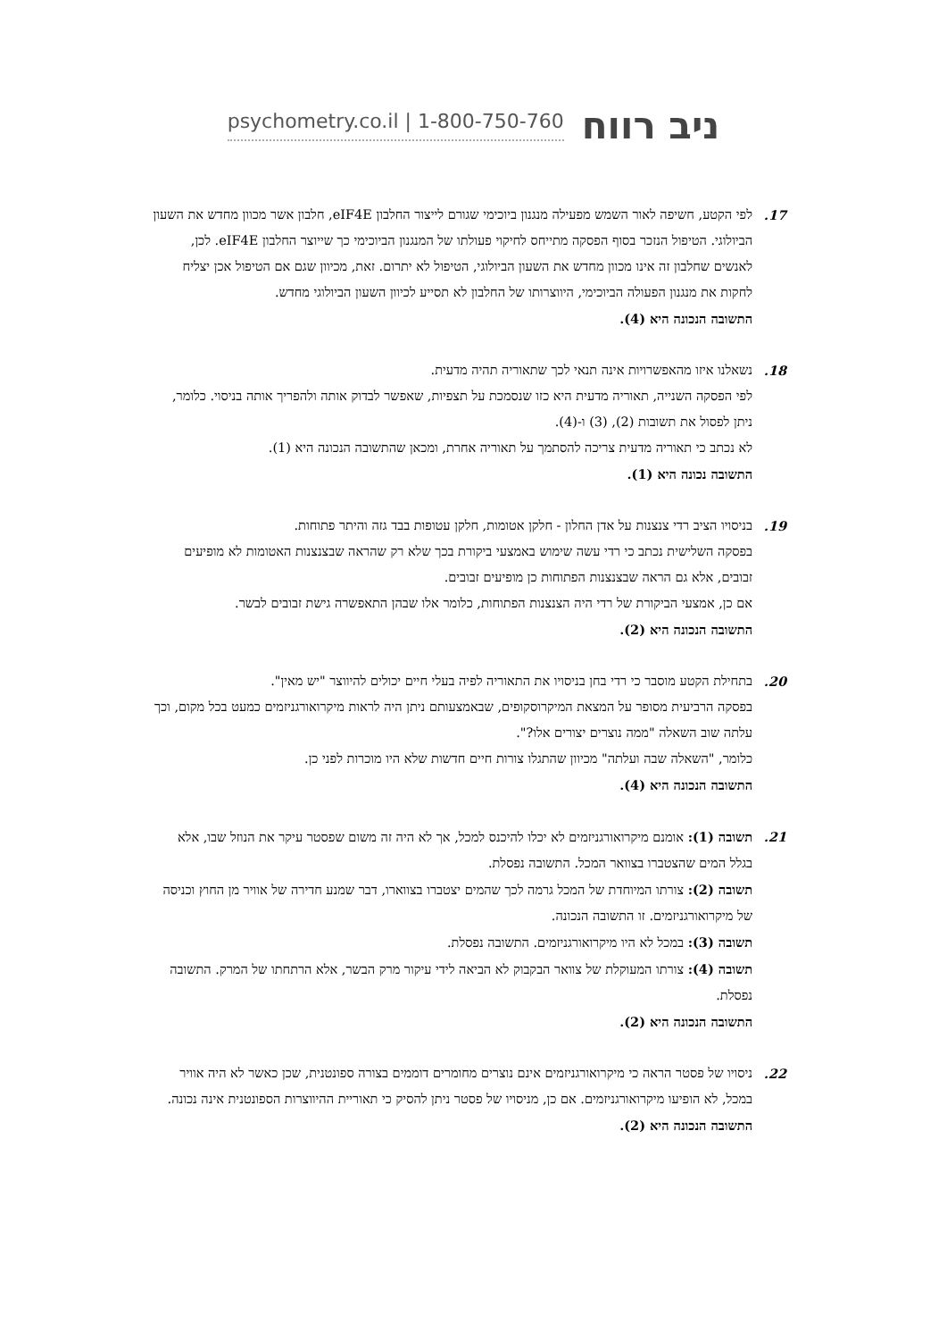psychometry.co.il | 1-800-750-760 ניב רווח
17. לפי הקטע, חשיפה לאור השמש מפעילה מנגנון ביוכימי שגורם לייצור החלבון eIF4E, חלבון אשר מכוון מחדש את השעון הביולוגי. הטיפול הנזכר בסוף הפסקה מתייחס לחיקוי פעולתו של המנגנון הביוכימי כך שייוצר החלבון eIF4E. לכן, לאנשים שחלבון זה אינו מכוון מחדש את השעון הביולוגי, הטיפול לא יתרום. זאת, מכיוון שגם אם הטיפול אכן יצליח לחקות את מנגנון הפעולה הביוכימי, היווצרותו של החלבון לא תסייע לכיוון השעון הביולוגי מחדש.
התשובה הנכונה היא (4).
18. נשאלנו איזו מהאפשרויות אינה תנאי לכך שתאוריה תהיה מדעית.
לפי הפסקה השנייה, תאוריה מדעית היא כזו שנסמכת על תצפיות, שאפשר לבדוק אותה ולהפריך אותה בניסוי. כלומר, ניתן לפסול את תשובות (2), (3) ו-(4).
לא נכתב כי תאוריה מדעית צריכה להסתמך על תאוריה אחרת, ומכאן שהתשובה הנכונה היא (1).
התשובה נכונה היא (1).
19. בניסויו הציב רדי צנצנות על אדן החלון - חלקן אטומות, חלקן עטופות בבד גזה והיתר פתוחות.
בפסקה השלישית נכתב כי רדי עשה שימוש באמצעי ביקורת בכך שלא רק שהראה שבצנצנות האטומות לא מופיעים זבובים, אלא גם הראה שבצנצנות הפתוחות כן מופיעים זבובים.
אם כן, אמצעי הביקורת של רדי היה הצנצנות הפתוחות, כלומר אלו שבהן התאפשרה גישת זבובים לבשר.
התשובה הנכונה היא (2).
20. בתחילת הקטע מוסבר כי רדי בחן בניסויו את התאוריה לפיה בעלי חיים יכולים להיווצר "יש מאין".
בפסקה הרביעית מסופר על המצאת המיקרוסקופים, שבאמצעותם ניתן היה לראות מיקרואורגניזמים כמעט בכל מקום, וכך עלתה שוב השאלה "ממה נוצרים יצורים אלו?".
כלומר, "השאלה שבה ועלתה" מכיוון שהתגלו צורות חיים חדשות שלא היו מוכרות לפני כן.
התשובה הנכונה היא (4).
21. תשובה (1): אומנם מיקרואורגניזמים לא יכלו להיכנס למכל, אך לא היה זה משום שפסטר עיקר את הנוזל שבו, אלא בגלל המים שהצטברו בצוואר המכל. התשובה נפסלת.
תשובה (2): צורתו המיוחדת של המכל גרמה לכך שהמים יצטברו בצווארו, דבר שמנע חדירה של אוויר מן החוץ וכניסה של מיקרואורגניזמים. זו התשובה הנכונה.
תשובה (3): במכל לא היו מיקרואורגניזמים. התשובה נפסלת.
תשובה (4): צורתו המעוקלת של צוואר הבקבוק לא הביאה לידי עיקור מרק הבשר, אלא הרתחתו של המרק. התשובה נפסלת.
התשובה הנכונה היא (2).
22. ניסויו של פסטר הראה כי מיקרואורגניזמים אינם נוצרים מחומרים דוממים בצורה ספונטנית, שכן כאשר לא היה אוויר במכל, לא הופיעו מיקרואורגניזמים. אם כן, מניסויו של פסטר ניתן להסיק כי תאוריית ההיווצרות הספונטנית אינה נכונה.
התשובה הנכונה היא (2).